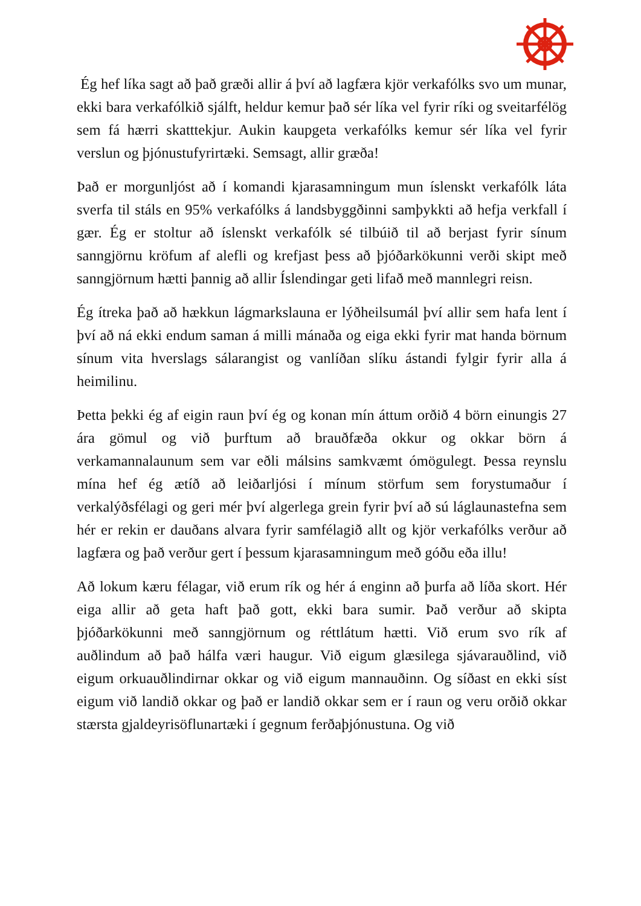Ég hef líka sagt að það græði allir á því að lagfæra kjör verkafólks svo um munar, ekki bara verkafólkið sjálft, heldur kemur það sér líka vel fyrir ríki og sveitarfélög sem fá hærri skatttekjur. Aukin kaupgeta verkafólks kemur sér líka vel fyrir verslun og þjónustufyrirtæki. Semsagt, allir græða!
Það er morgunljóst að í komandi kjarasamningum mun íslenskt verkafólk láta sverfa til stáls en 95% verkafólks á landsbyggðinni samþykkti að hefja verkfall í gær. Ég er stoltur að íslenskt verkafólk sé tilbúið til að berjast fyrir sínum sanngjörnu kröfum af alefli og krefjast þess að þjóðarkökunni verði skipt með sanngjörnum hætti þannig að allir Íslendingar geti lifað með mannlegri reisn.
Ég ítreka það að hækkun lágmarkslauna er lýðheilsumál því allir sem hafa lent í því að ná ekki endum saman á milli mánaða og eiga ekki fyrir mat handa börnum sínum vita hverslags sálarangist og vanlíðan slíku ástandi fylgir fyrir alla á heimilinu.
Þetta þekki ég af eigin raun því ég og konan mín áttum orðið 4 börn einungis 27 ára gömul og við þurftum að brauðfæða okkur og okkar börn á verkamannalaunum sem var eðli málsins samkvæmt ómögulegt. Þessa reynslu mína hef ég ætíð að leiðarljósi í mínum störfum sem forystumaður í verkalýðsfélagi og geri mér því algerlega grein fyrir því að sú láglaunastefna sem hér er rekin er dauðans alvara fyrir samfélagið allt og kjör verkafólks verður að lagfæra og það verður gert í þessum kjarasamningum með góðu eða illu!
Að lokum kæru félagar, við erum rík og hér á enginn að þurfa að líða skort. Hér eiga allir að geta haft það gott, ekki bara sumir. Það verður að skipta þjóðarkökunni með sanngjörnum og réttlátum hætti. Við erum svo rík af auðlindum að það hálfa væri haugur. Við eigum glæsilega sjávarauðlind, við eigum orkuauðlindirnar okkar og við eigum mannauðinn. Og síðast en ekki síst eigum við landið okkar og það er landið okkar sem er í raun og veru orðið okkar stærsta gjaldeyrisöflunartæki í gegnum ferðaþjónustuna. Og við